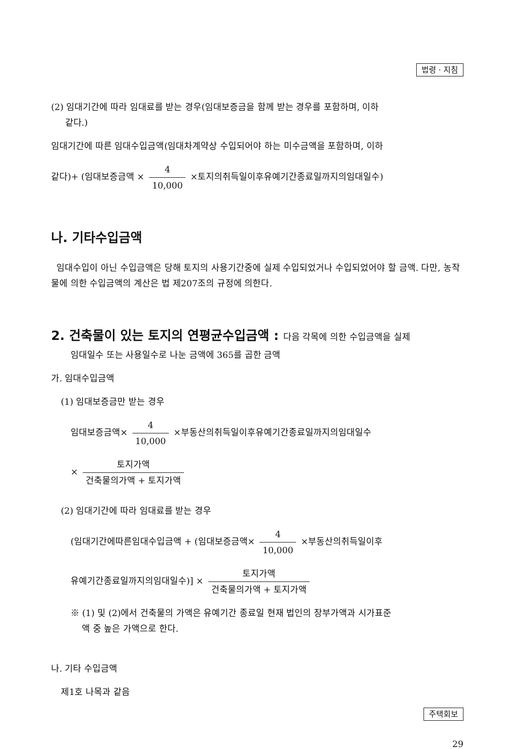법령 · 지침
(2) 임대기간에 따라 임대료를 받는 경우(임대보증금을 함께 받는 경우를 포함하며, 이하
같다.)
임대기간에 따른 임대수입금액(임대차계약상 수입되어야 하는 미수금액을 포함하며, 이하
같다)+ (임대보증금액 × 4 10,000 ×토지의취득일이후유예기간종료일까지의임대일수)
나. 기타수입금액
임대수입이 아닌 수입금액은 당해 토지의 사용기간중에 실제 수입되었거나 수입되었어야 할 금액. 다만, 농작물에 의한 수입금액의 계산은 법 제207조의 규정에 의한다.
2. 건축물이 있는 토지의 연평균수입금액 : 다음 각목에 의한 수입금액을 실제
임대일수 또는 사용일수로 나눈 금액에 365를 곱한 금액
가. 임대수입금액
(1) 임대보증금만 받는 경우
임대보증금액× 4 10,000 ×부동산의취득일이후유예기간종료일까지의임대일수
× 토지가액 건축물의가액 + 토지가액
(2) 임대기간에 따라 임대료를 받는 경우
(임대기간에따른임대수입금액 + (임대보증금액× 4 10,000 ×부동산의취득일이후
유예기간종료일까지의임대일수)] × 토지가액 건축물의가액 + 토지가액
※ (1) 및 (2)에서 건축물의 가액은 유예기간 종료일 현재 법인의 장부가액과 시가표준
액 중 높은 가액으로 한다.
나. 기타 수입금액
제1호 나목과 같음
주택회보
29